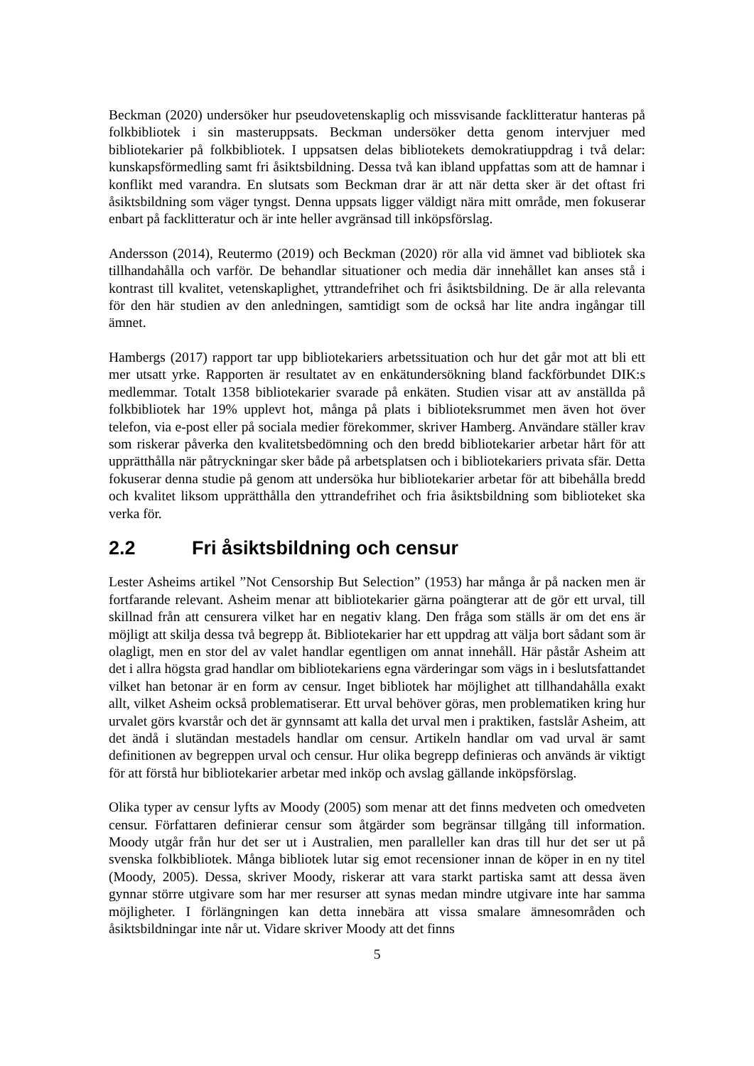Beckman (2020) undersöker hur pseudovetenskaplig och missvisande facklitteratur hanteras på folkbibliotek i sin masteruppsats. Beckman undersöker detta genom intervjuer med bibliotekarier på folkbibliotek. I uppsatsen delas bibliotekets demokratiuppdrag i två delar: kunskapsförmedling samt fri åsiktsbildning. Dessa två kan ibland uppfattas som att de hamnar i konflikt med varandra. En slutsats som Beckman drar är att när detta sker är det oftast fri åsiktsbildning som väger tyngst. Denna uppsats ligger väldigt nära mitt område, men fokuserar enbart på facklitteratur och är inte heller avgränsad till inköpsförslag.
Andersson (2014), Reutermo (2019) och Beckman (2020) rör alla vid ämnet vad bibliotek ska tillhandahålla och varför. De behandlar situationer och media där innehållet kan anses stå i kontrast till kvalitet, vetenskaplighet, yttrandefrihet och fri åsiktsbildning. De är alla relevanta för den här studien av den anledningen, samtidigt som de också har lite andra ingångar till ämnet.
Hambergs (2017) rapport tar upp bibliotekariers arbetssituation och hur det går mot att bli ett mer utsatt yrke. Rapporten är resultatet av en enkätundersökning bland fackförbundet DIK:s medlemmar. Totalt 1358 bibliotekarier svarade på enkäten. Studien visar att av anställda på folkbibliotek har 19% upplevt hot, många på plats i biblioteksrummet men även hot över telefon, via e-post eller på sociala medier förekommer, skriver Hamberg. Användare ställer krav som riskerar påverka den kvalitetsbedömning och den bredd bibliotekarier arbetar hårt för att upprätthålla när påtryckningar sker både på arbetsplatsen och i bibliotekariers privata sfär. Detta fokuserar denna studie på genom att undersöka hur bibliotekarier arbetar för att bibehålla bredd och kvalitet liksom upprätthålla den yttrandefrihet och fria åsiktsbildning som biblioteket ska verka för.
2.2 Fri åsiktsbildning och censur
Lester Asheims artikel ”Not Censorship But Selection” (1953) har många år på nacken men är fortfarande relevant. Asheim menar att bibliotekarier gärna poängterar att de gör ett urval, till skillnad från att censurera vilket har en negativ klang. Den fråga som ställs är om det ens är möjligt att skilja dessa två begrepp åt. Bibliotekarier har ett uppdrag att välja bort sådant som är olagligt, men en stor del av valet handlar egentligen om annat innehåll. Här påstår Asheim att det i allra högsta grad handlar om bibliotekariens egna värderingar som vägs in i beslutsfattandet vilket han betonar är en form av censur. Inget bibliotek har möjlighet att tillhandahålla exakt allt, vilket Asheim också problematiserar. Ett urval behöver göras, men problematiken kring hur urvalet görs kvarstår och det är gynnsamt att kalla det urval men i praktiken, fastslår Asheim, att det ändå i slutändan mestadels handlar om censur. Artikeln handlar om vad urval är samt definitionen av begreppen urval och censur. Hur olika begrepp definieras och används är viktigt för att förstå hur bibliotekarier arbetar med inköp och avslag gällande inköpsförslag.
Olika typer av censur lyfts av Moody (2005) som menar att det finns medveten och omedveten censur. Författaren definierar censur som åtgärder som begränsar tillgång till information. Moody utgår från hur det ser ut i Australien, men paralleller kan dras till hur det ser ut på svenska folkbibliotek. Många bibliotek lutar sig emot recensioner innan de köper in en ny titel (Moody, 2005). Dessa, skriver Moody, riskerar att vara starkt partiska samt att dessa även gynnar större utgivare som har mer resurser att synas medan mindre utgivare inte har samma möjligheter. I förlängningen kan detta innebära att vissa smalare ämnesområden och åsiktsbildningar inte når ut. Vidare skriver Moody att det finns
5